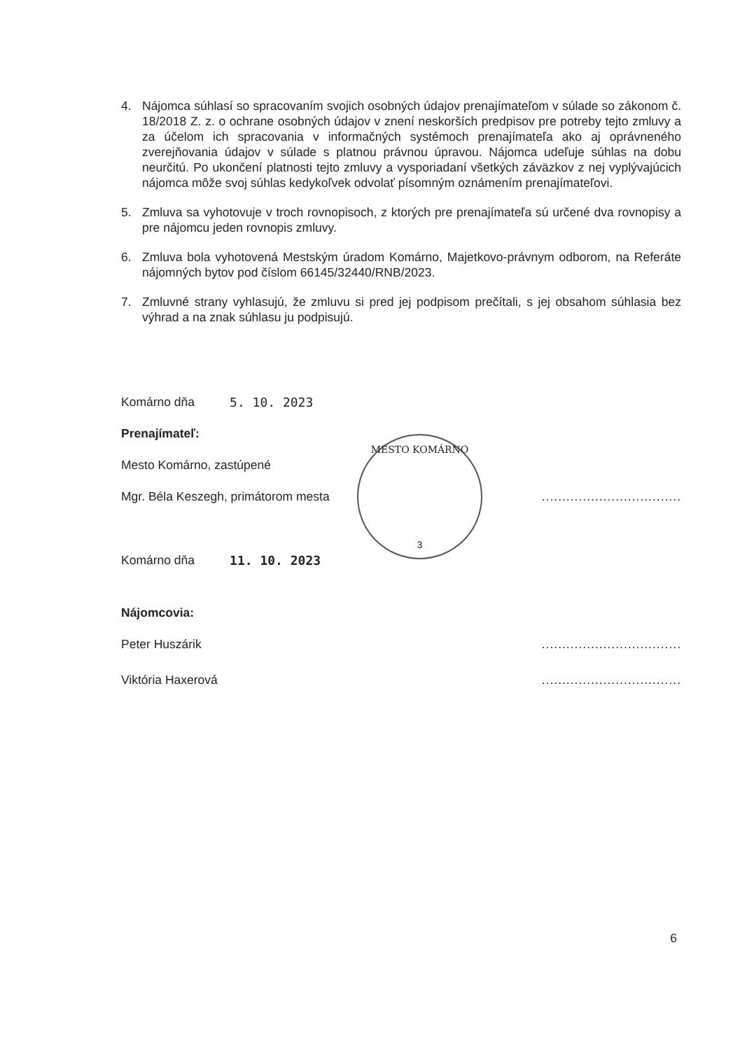4. Nájomca súhlasí so spracovaním svojich osobných údajov prenajímateľom v súlade so zákonom č. 18/2018 Z. z. o ochrane osobných údajov v znení neskorších predpisov pre potreby tejto zmluvy a za účelom ich spracovania v informačných systémoch prenajímateľa ako aj oprávneného zverejňovania údajov v súlade s platnou právnou úpravou. Nájomca udeľuje súhlas na dobu neurčitú. Po ukončení platnosti tejto zmluvy a vysporiadaní všetkých záväzkov z nej vyplývajúcich nájomca môže svoj súhlas kedykoľvek odvolať písomným oznámením prenajímateľovi.
5. Zmluva sa vyhotovuje v troch rovnopisoch, z ktorých pre prenajímateľa sú určené dva rovnopisy a pre nájomcu jeden rovnopis zmluvy.
6. Zmluva bola vyhotovená Mestským úradom Komárno, Majetkovo-právnym odborom, na Referáte nájomných bytov pod číslom 66145/32440/RNB/2023.
7. Zmluvné strany vyhlasujú, že zmluvu si pred jej podpisom prečítali, s jej obsahom súhlasia bez výhrad a na znak súhlasu ju podpisujú.
Komárno dňa 5. 10. 2023
Prenajímateľ:
Mesto Komárno, zastúpené
Mgr. Béla Keszegh, primátorom mesta..................................
Komárno dňa 11. 10. 2023
Nájomcovia:
Peter Huszárik..................................
Viktória Haxerová..................................
MESTO KOMÁRNO
3
6